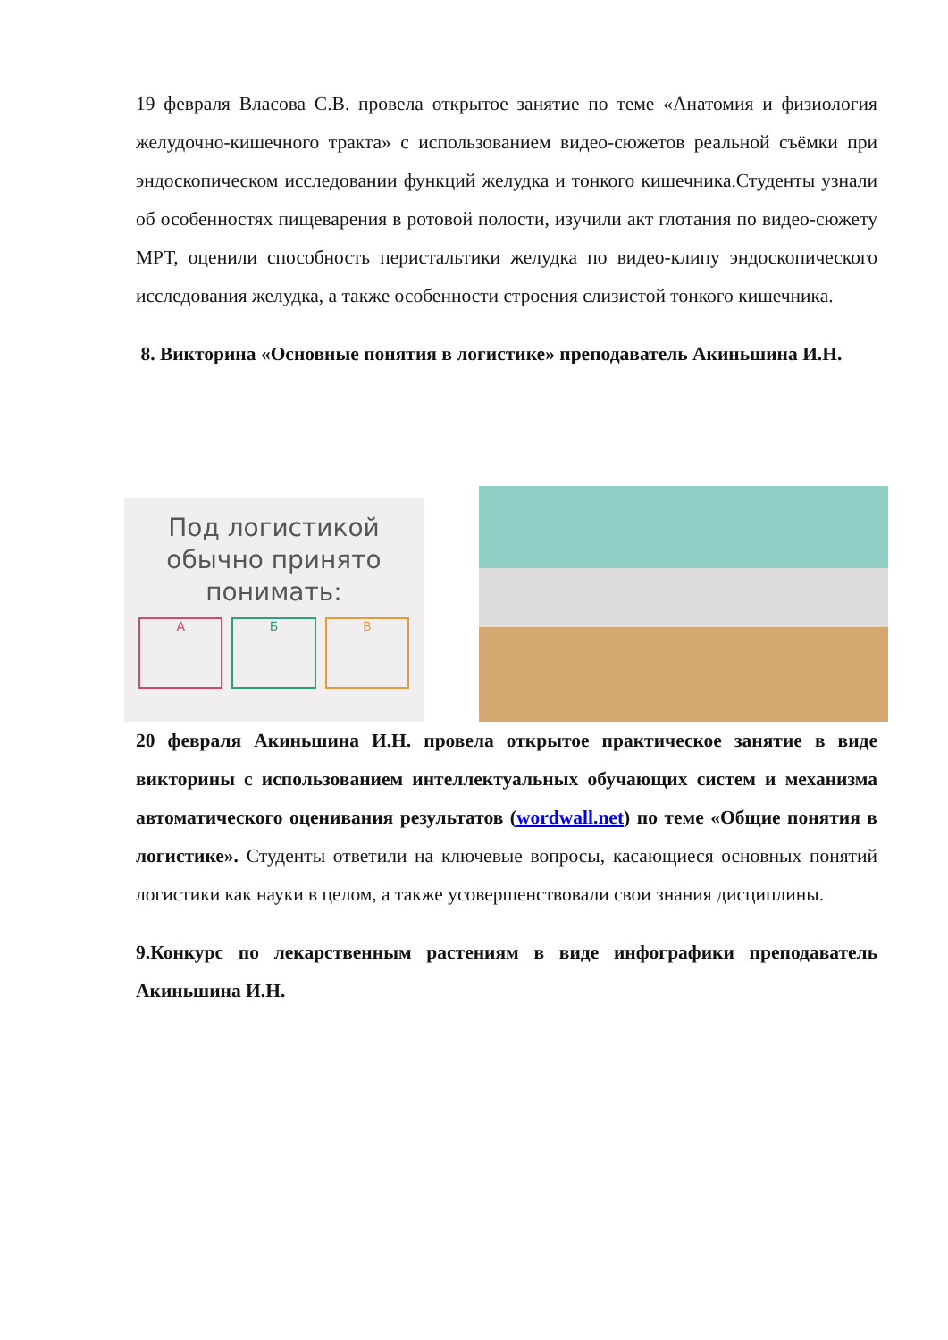19 февраля Власова С.В. провела открытое занятие по теме «Анатомия и физиология желудочно-кишечного тракта» с использованием видео-сюжетов реальной съёмки при эндоскопическом исследовании функций желудка и тонкого кишечника.Студенты узнали об особенностях пищеварения в ротовой полости, изучили акт глотания по видео-сюжету МРТ, оценили способность перистальтики желудка по видео-клипу эндоскопического исследования желудка, а также особенности строения слизистой тонкого кишечника.
8. Викторина «Основные понятия в логистике» преподаватель Акиньшина И.Н.
Под логистикой обычно принято понимать:
А Б В
20 февраля Акиньшина И.Н. провела открытое практическое занятие в виде викторины с использованием интеллектуальных обучающих систем и механизма автоматического оценивания результатов (wordwall.net) по теме «Общие понятия в логистике». Студенты ответили на ключевые вопросы, касающиеся основных понятий логистики как науки в целом, а также усовершенствовали свои знания дисциплины.
9.Конкурс по лекарственным растениям в виде инфографики преподаватель Акиньшина И.Н.